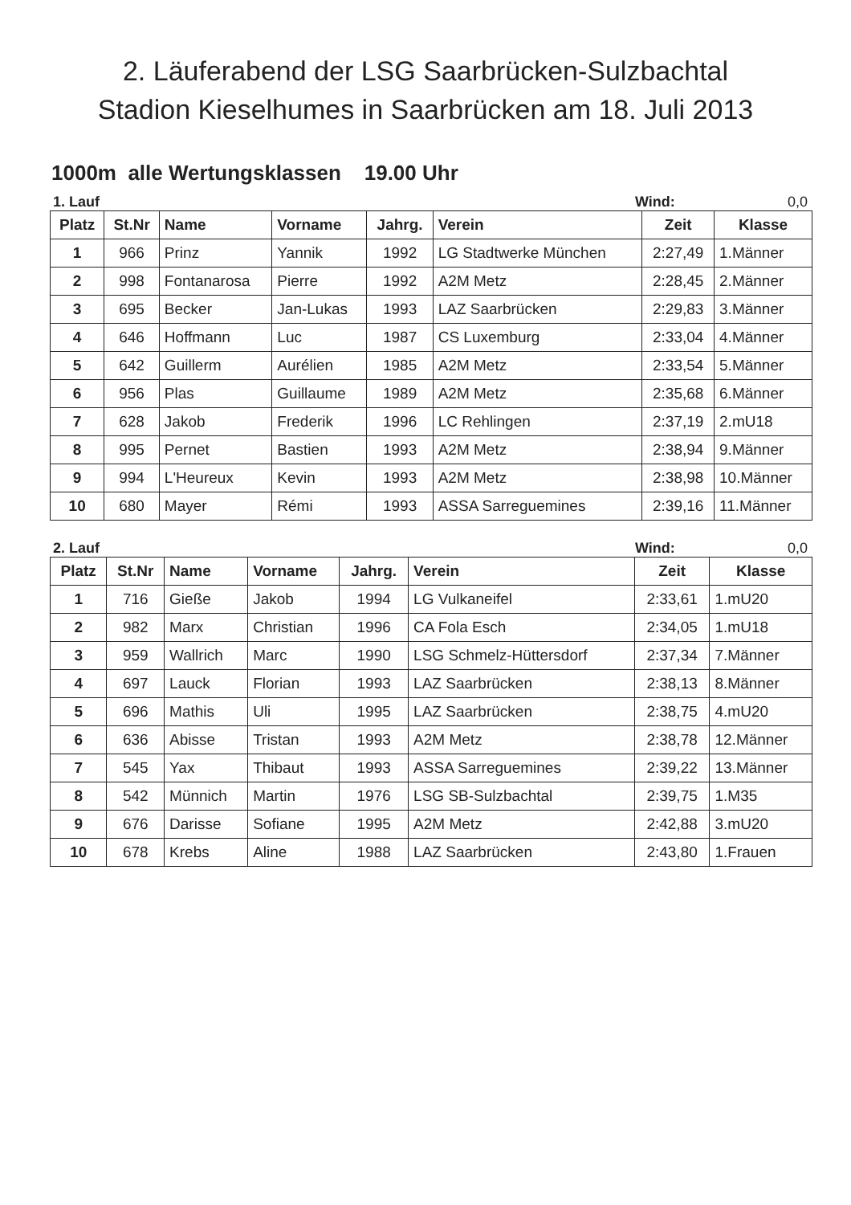2. Läuferabend der LSG Saarbrücken-Sulzbachtal
Stadion Kieselhumes in Saarbrücken am 18. Juli 2013
1000m alle Wertungsklassen 19.00 Uhr
1. Lauf Wind: 0,0
| Platz | St.Nr | Name | Vorname | Jahrg. | Verein | Zeit | Klasse |
| --- | --- | --- | --- | --- | --- | --- | --- |
| 1 | 966 | Prinz | Yannik | 1992 | LG Stadtwerke München | 2:27,49 | 1.Männer |
| 2 | 998 | Fontanarosa | Pierre | 1992 | A2M Metz | 2:28,45 | 2.Männer |
| 3 | 695 | Becker | Jan-Lukas | 1993 | LAZ Saarbrücken | 2:29,83 | 3.Männer |
| 4 | 646 | Hoffmann | Luc | 1987 | CS Luxemburg | 2:33,04 | 4.Männer |
| 5 | 642 | Guillerm | Aurélien | 1985 | A2M Metz | 2:33,54 | 5.Männer |
| 6 | 956 | Plas | Guillaume | 1989 | A2M Metz | 2:35,68 | 6.Männer |
| 7 | 628 | Jakob | Frederik | 1996 | LC Rehlingen | 2:37,19 | 2.mU18 |
| 8 | 995 | Pernet | Bastien | 1993 | A2M Metz | 2:38,94 | 9.Männer |
| 9 | 994 | L'Heureux | Kevin | 1993 | A2M Metz | 2:38,98 | 10.Männer |
| 10 | 680 | Mayer | Rémi | 1993 | ASSA Sarreguemines | 2:39,16 | 11.Männer |
2. Lauf Wind: 0,0
| Platz | St.Nr | Name | Vorname | Jahrg. | Verein | Zeit | Klasse |
| --- | --- | --- | --- | --- | --- | --- | --- |
| 1 | 716 | Gieße | Jakob | 1994 | LG Vulkaneifel | 2:33,61 | 1.mU20 |
| 2 | 982 | Marx | Christian | 1996 | CA Fola Esch | 2:34,05 | 1.mU18 |
| 3 | 959 | Wallrich | Marc | 1990 | LSG Schmelz-Hüttersdorf | 2:37,34 | 7.Männer |
| 4 | 697 | Lauck | Florian | 1993 | LAZ Saarbrücken | 2:38,13 | 8.Männer |
| 5 | 696 | Mathis | Uli | 1995 | LAZ Saarbrücken | 2:38,75 | 4.mU20 |
| 6 | 636 | Abisse | Tristan | 1993 | A2M Metz | 2:38,78 | 12.Männer |
| 7 | 545 | Yax | Thibaut | 1993 | ASSA Sarreguemines | 2:39,22 | 13.Männer |
| 8 | 542 | Münnich | Martin | 1976 | LSG SB-Sulzbachtal | 2:39,75 | 1.M35 |
| 9 | 676 | Darisse | Sofiane | 1995 | A2M Metz | 2:42,88 | 3.mU20 |
| 10 | 678 | Krebs | Aline | 1988 | LAZ Saarbrücken | 2:43,80 | 1.Frauen |